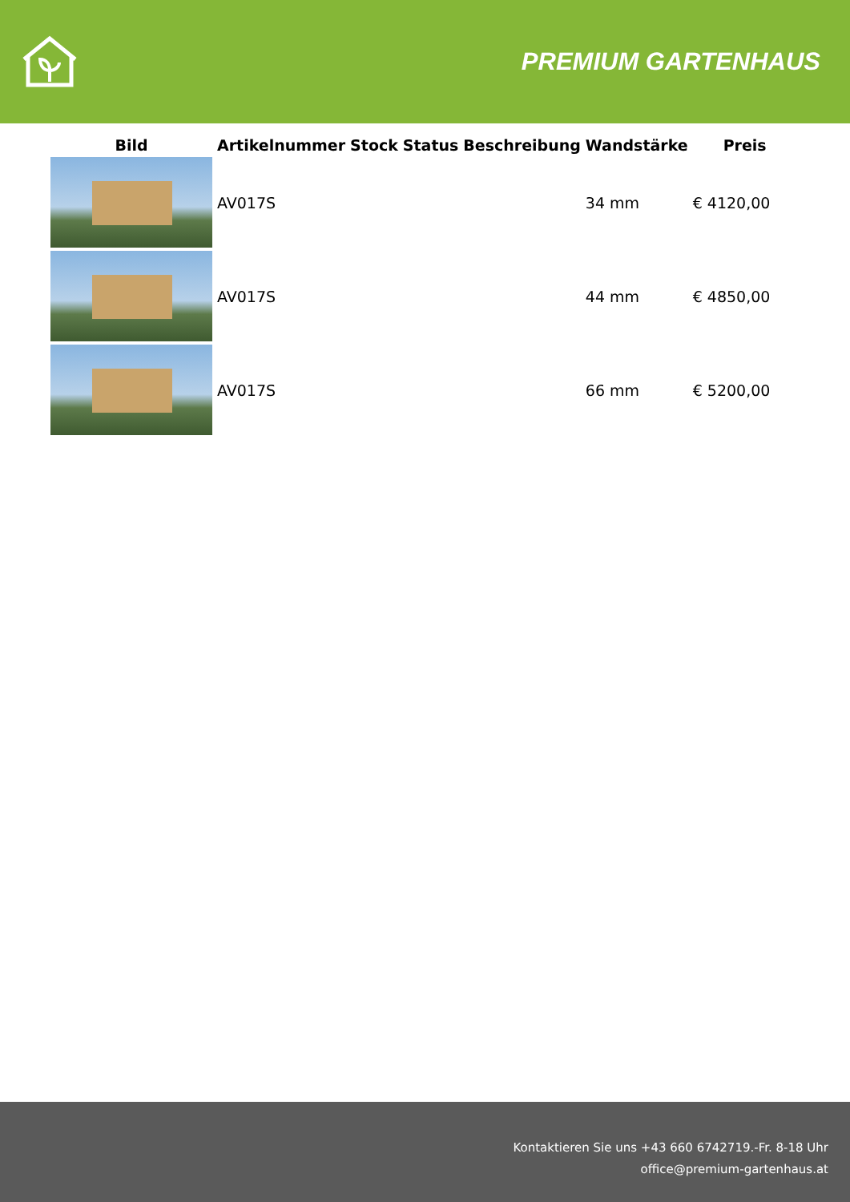PREMIUM GARTENHAUS
| Bild | Artikelnummer | Stock | Status | Beschreibung | Wandstärke | Preis |
| --- | --- | --- | --- | --- | --- | --- |
| | AV017S | | | | 34 mm | € 4120,00 |
| | AV017S | | | | 44 mm | € 4850,00 |
| | AV017S | | | | 66 mm | € 5200,00 |
Kontaktieren Sie uns +43 660 6742719.-Fr. 8-18 Uhr
office@premium-gartenhaus.at